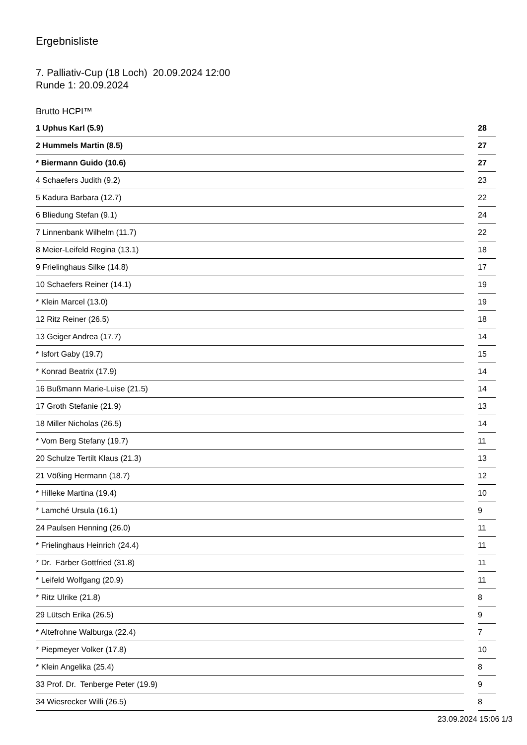Ergebnisliste
7. Palliativ-Cup (18 Loch) 20.09.2024 12:00
Runde 1: 20.09.2024
Brutto HCPI™
| 1 Uphus Karl (5.9) | | 28 |
| 2 Hummels Martin (8.5) | | 27 |
| * Biermann Guido (10.6) | | 27 |
| 4 Schaefers Judith (9.2) | | 23 |
| 5 Kadura Barbara (12.7) | | 22 |
| 6 Bliedung Stefan (9.1) | | 24 |
| 7 Linnenbank Wilhelm (11.7) | | 22 |
| 8 Meier-Leifeld Regina (13.1) | | 18 |
| 9 Frielinghaus Silke (14.8) | | 17 |
| 10 Schaefers Reiner (14.1) | | 19 |
| * Klein Marcel (13.0) | | 19 |
| 12 Ritz Reiner (26.5) | | 18 |
| 13 Geiger Andrea (17.7) | | 14 |
| * Isfort Gaby (19.7) | | 15 |
| * Konrad Beatrix (17.9) | | 14 |
| 16 Bußmann Marie-Luise (21.5) | | 14 |
| 17 Groth Stefanie (21.9) | | 13 |
| 18 Miller Nicholas (26.5) | | 14 |
| * Vom Berg Stefany (19.7) | | 11 |
| 20 Schulze Tertilt Klaus (21.3) | | 13 |
| 21 Vößing Hermann (18.7) | | 12 |
| * Hilleke Martina (19.4) | | 10 |
| * Lamché Ursula (16.1) | | 9 |
| 24 Paulsen Henning (26.0) | | 11 |
| * Frielinghaus Heinrich (24.4) | | 11 |
| * Dr. Färber Gottfried (31.8) | | 11 |
| * Leifeld Wolfgang (20.9) | | 11 |
| * Ritz Ulrike (21.8) | | 8 |
| 29 Lütsch Erika (26.5) | | 9 |
| * Altefrohne Walburga (22.4) | | 7 |
| * Piepmeyer Volker (17.8) | | 10 |
| * Klein Angelika (25.4) | | 8 |
| 33 Prof. Dr. Tenberge Peter (19.9) | | 9 |
| 34 Wiesrecker Willi (26.5) | | 8 |
23.09.2024 15:06 1/3